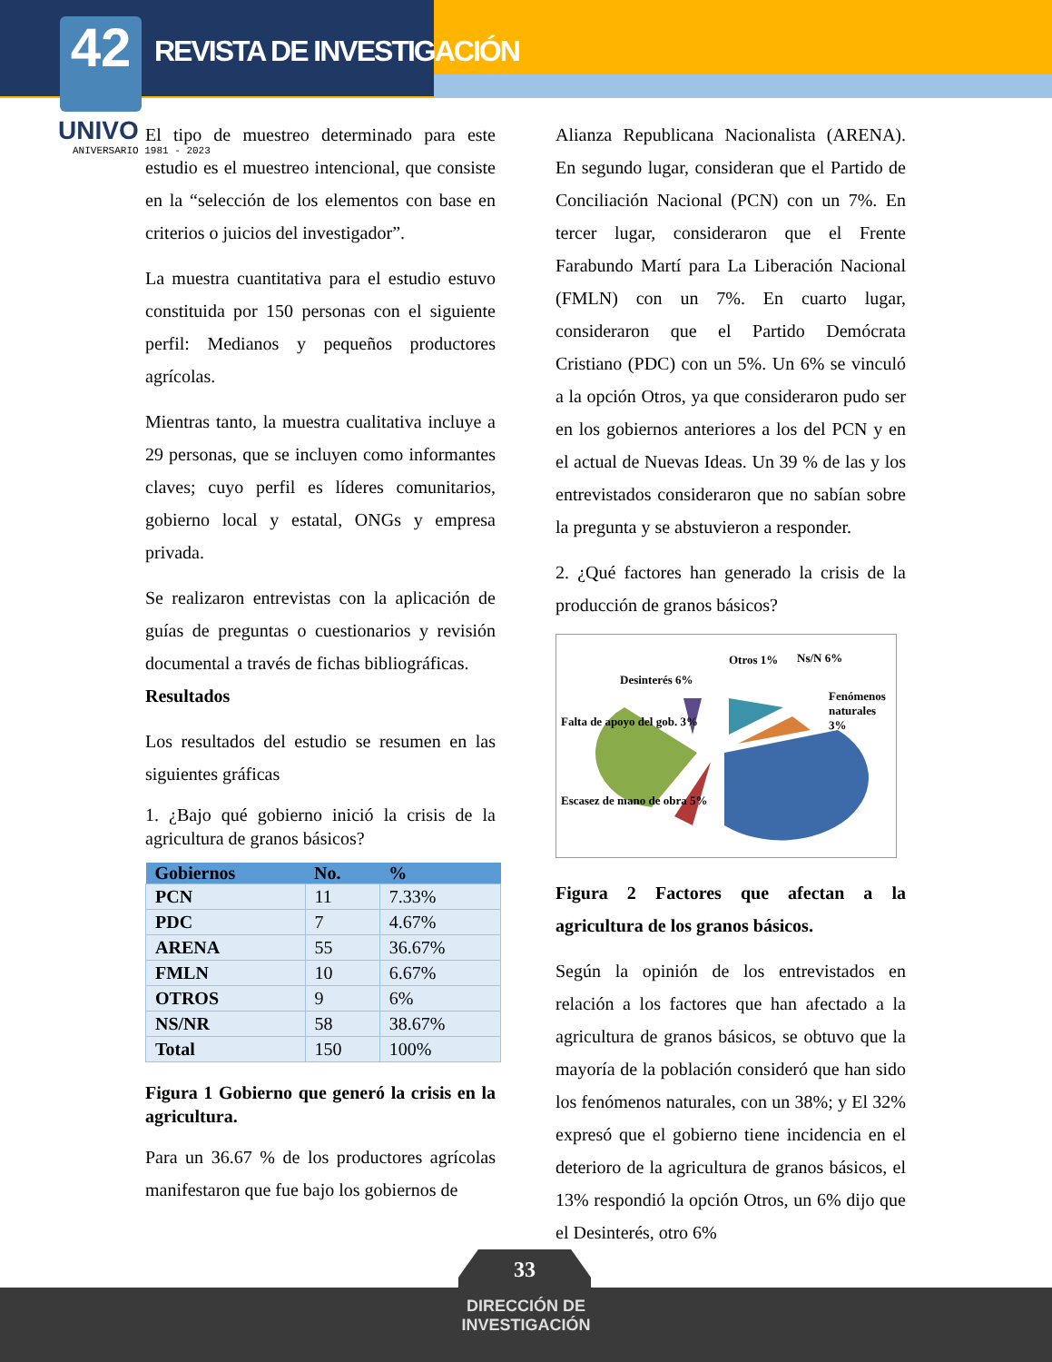42 REVISTA DE INVESTIGACIÓN
UNIVO
ANIVERSARIO 1981 - 2023
El tipo de muestreo determinado para este estudio es el muestreo intencional, que consiste en la “selección de los elementos con base en criterios o juicios del investigador”.
La muestra cuantitativa para el estudio estuvo constituida por 150 personas con el siguiente perfil: Medianos y pequeños productores agrícolas.
Mientras tanto, la muestra cualitativa incluye a 29 personas, que se incluyen como informantes claves; cuyo perfil es líderes comunitarios, gobierno local y estatal, ONGs y empresa privada.
Se realizaron entrevistas con la aplicación de guías de preguntas o cuestionarios y revisión documental a través de fichas bibliográficas.
Resultados
Los resultados del estudio se resumen en las siguientes gráficas
1. ¿Bajo qué gobierno inició la crisis de la agricultura de granos básicos?
| Gobiernos | No. | % |
| --- | --- | --- |
| PCN | 11 | 7.33% |
| PDC | 7 | 4.67% |
| ARENA | 55 | 36.67% |
| FMLN | 10 | 6.67% |
| OTROS | 9 | 6% |
| NS/NR | 58 | 38.67% |
| Total | 150 | 100% |
Figura 1 Gobierno que generó la crisis en la agricultura.
Para un 36.67 % de los productores agrícolas manifestaron que fue bajo los gobiernos de
Alianza Republicana Nacionalista (ARENA). En segundo lugar, consideran que el Partido de Conciliación Nacional (PCN) con un 7%. En tercer lugar, consideraron que el Frente Farabundo Martí para La Liberación Nacional (FMLN) con un 7%. En cuarto lugar, consideraron que el Partido Demócrata Cristiano (PDC) con un 5%. Un 6% se vinculó a la opción Otros, ya que consideraron pudo ser en los gobiernos anteriores a los del PCN y en el actual de Nuevas Ideas. Un 39 % de las y los entrevistados consideraron que no sabían sobre la pregunta y se abstuvieron a responder.
2. ¿Qué factores han generado la crisis de la producción de granos básicos?
Otros 1% Ns/N 6%
Desinterés 6%
Fenómenos naturales 3%
Falta de apoyo del gob. 3%
Escasez de mano de obra 5%
Figura 2 Factores que afectan a la agricultura de los granos básicos.
Según la opinión de los entrevistados en relación a los factores que han afectado a la agricultura de granos básicos, se obtuvo que la mayoría de la población consideró que han sido los fenómenos naturales, con un 38%; y El 32% expresó que el gobierno tiene incidencia en el deterioro de la agricultura de granos básicos, el 13% respondió la opción Otros, un 6% dijo que el Desinterés, otro 6%
33
DIRECCIÓN DE
INVESTIGACIÓN